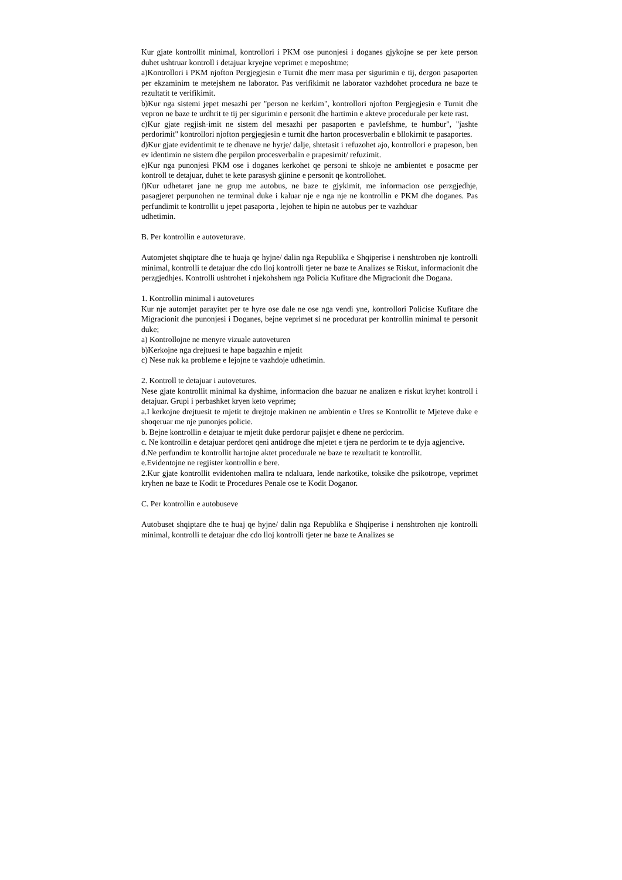Kur gjate kontrollit minimal, kontrollori i PKM ose punonjesi i doganes gjykojne se per kete person duhet ushtruar kontroll i detajuar kryejne veprimet e meposhtme;
a)Kontrollori i PKM njofton Pergjegjesin e Turnit dhe merr masa per sigurimin e tij, dergon pasaporten per ekzaminim te metejshem ne laborator. Pas verifikimit ne laborator vazhdohet procedura ne baze te rezultatit te verifikimit.
b)Kur nga sistemi jepet mesazhi per "person ne kerkim", kontrollori njofton Pergjegjesin e Turnit dhe vepron ne baze te urdhrit te tij per sigurimin e personit dhe hartimin e akteve procedurale per kete rast.
c)Kur gjate regjish·imit ne sistem del mesazhi per pasaporten e pavlefshme, te humbur", "jashte perdorimit" kontrollori njofton pergjegjesin e turnit dhe harton procesverbalin e bllokirnit te pasaportes.
d)Kur gjate evidentimit te te dhenave ne hyrje/ dalje, shtetasit i refuzohet ajo, kontrollori e prapeson, ben ev identimin ne sistem dhe perpilon procesverbalin e prapesirnit/ refuzimit.
e)Kur nga punonjesi PKM ose i doganes kerkohet qe personi te shkoje ne ambientet e posacme per kontroll te detajuar, duhet te kete parasysh gjinine e personit qe kontrollohet.
f)Kur udhetaret jane ne grup me autobus, ne baze te gjykimit, me informacion ose perzgjedhje, pasagjeret perpunohen ne terminal duke i kaluar nje e nga nje ne kontrollin e PKM dhe doganes. Pas perfundimit te kontrollit u jepet pasaporta , lejohen te hipin ne autobus per te vazhduar
udhetimin.
B. Per kontrollin e autoveturave.
Automjetet shqiptare dhe te huaja qe hyjne/ dalin nga Republika e Shqiperise i nenshtroben nje kontrolli minimal, kontrolli te detajuar dhe cdo lloj kontrolli tjeter ne baze te Analizes se Riskut, informacionit dhe perzgjedhjes. Kontrolli ushtrohet i njekohshem nga Policia Kufitare dhe Migracionit dhe Dogana.
1. Kontrollin minimal i autovetures
Kur nje automjet parayitet per te hyre ose dale ne ose nga vendi yne, kontrollori Policise Kufitare dhe Migracionit dhe punonjesi i Doganes, bejne veprimet si ne procedurat per kontrollin minimal te personit duke;
a) Kontrollojne ne menyre vizuale autoveturen
b)Kerkojne nga drejtuesi te hape bagazhin e mjetit
c) Nese nuk ka probleme e lejojne te vazhdoje udhetimin.
2. Kontroll te detajuar i autovetures.
Nese gjate kontrollit minimal ka dyshime, informacion dhe bazuar ne analizen e riskut kryhet kontroll i detajuar. Grupi i perbashket kryen keto veprime;
a.I kerkojne drejtuesit te mjetit te drejtoje makinen ne ambientin e Ures se Kontrollit te Mjeteve duke e shoqeruar me nje punonjes policie.
b. Bejne kontrollin e detajuar te mjetit duke perdorur pajisjet e dhene ne perdorim.
c. Ne kontrollin e detajuar perdoret qeni antidroge dhe mjetet e tjera ne perdorim te te dyja agjencive.
d.Ne perfundim te kontrollit hartojne aktet procedurale ne baze te rezultatit te kontrollit.
e.Evidentojne ne regjister kontrollin e bere.
2.Kur gjate kontrollit evidentohen mallra te ndaluara, lende narkotike, toksike dhe psikotrope, veprimet kryhen ne baze te Kodit te Procedures Penale ose te Kodit Doganor.
C. Per kontrollin e autobuseve
Autobuset shqiptare dhe te huaj qe hyjne/ dalin nga Republika e Shqiperise i nenshtrohen nje kontrolli minimal, kontrolli te detajuar dhe cdo lloj kontrolli tjeter ne baze te Analizes se